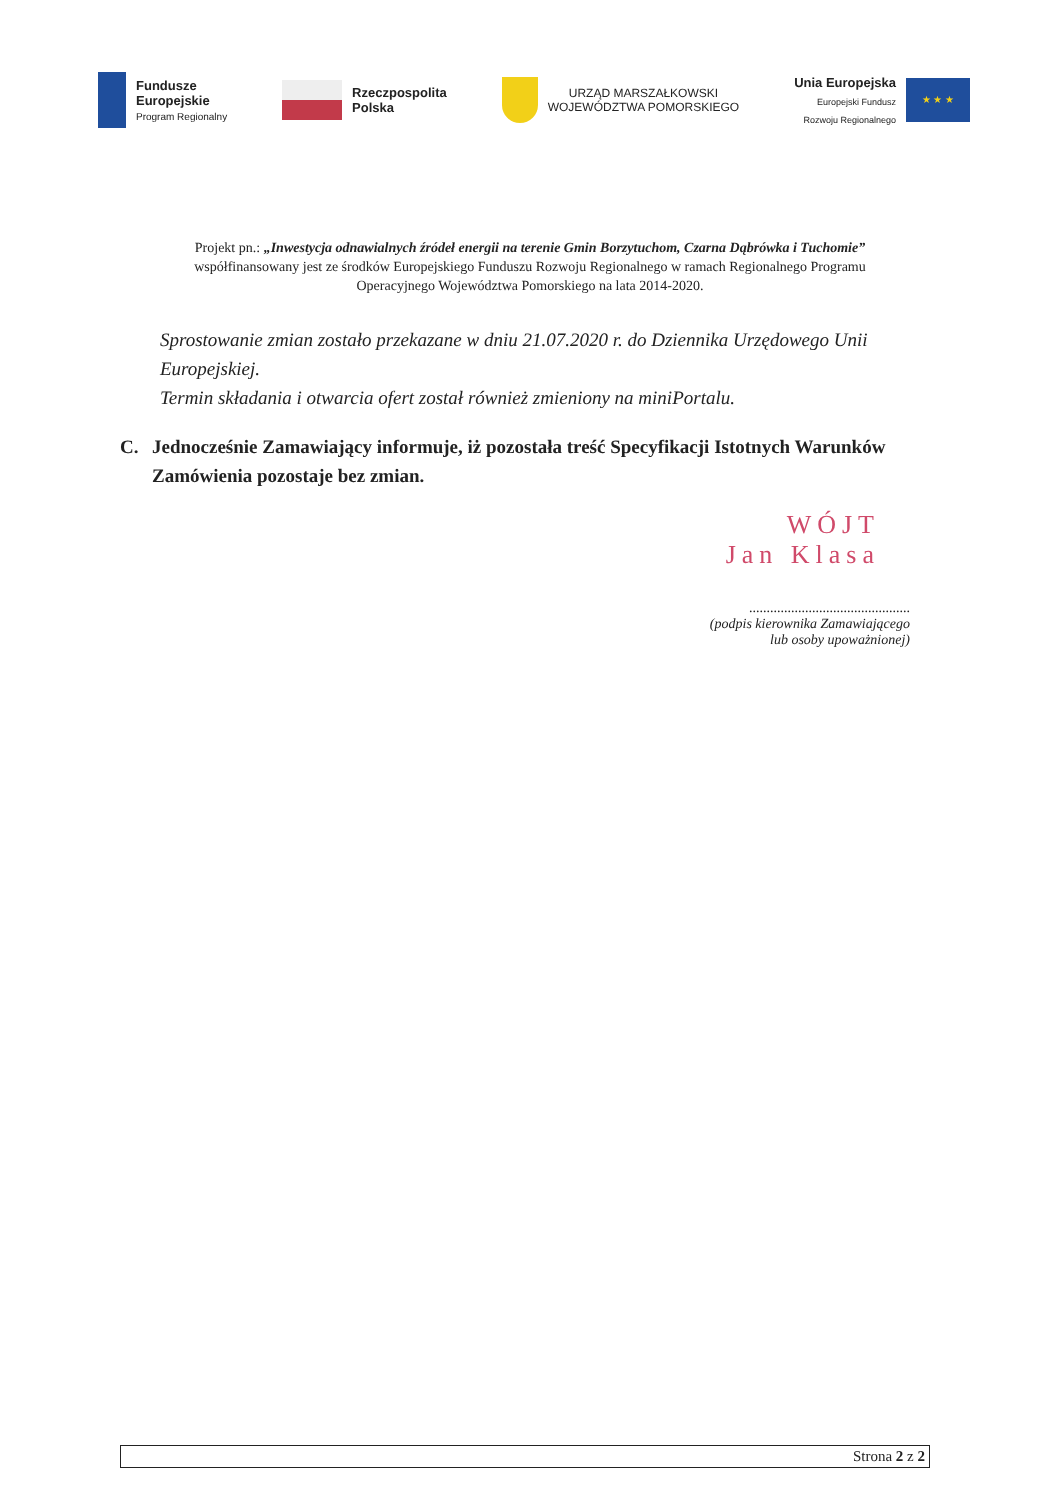Fundusze
Europejskie
Program Regionalny
Rzeczpospolita
Polska
URZĄD MARSZAŁKOWSKI
WOJEWÓDZTWA POMORSKIEGO
Unia Europejska
Europejski Fundusz
Rozwoju Regionalnego
★ ★ ★
Projekt pn.: „Inwestycja odnawialnych źródeł energii na terenie Gmin Borzytuchom, Czarna Dąbrówka i Tuchomie” współfinansowany jest ze środków Europejskiego Funduszu Rozwoju Regionalnego w ramach Regionalnego Programu Operacyjnego Województwa Pomorskiego na lata 2014-2020.
Sprostowanie zmian zostało przekazane w dniu 21.07.2020 r. do Dziennika Urzędowego Unii Europejskiej.
Termin składania i otwarcia ofert został również zmieniony na miniPortalu.
C. Jednocześnie Zamawiający informuje, iż pozostała treść Specyfikacji Istotnych Warunków Zamówienia pozostaje bez zmian.
WÓJT
Jan Klasa
..............................................
(podpis kierownika Zamawiającego
lub osoby upoważnionej)
Strona 2 z 2